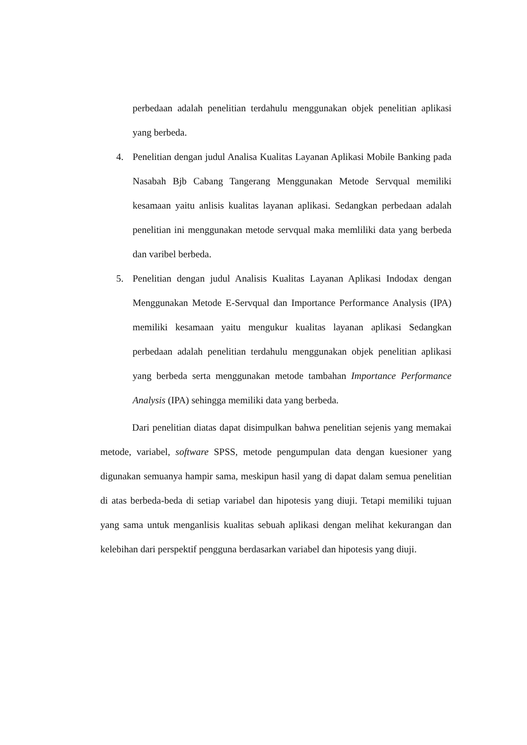perbedaan adalah penelitian terdahulu menggunakan objek penelitian aplikasi yang berbeda.
4. Penelitian dengan judul Analisa Kualitas Layanan Aplikasi Mobile Banking pada Nasabah Bjb Cabang Tangerang Menggunakan Metode Servqual memiliki kesamaan yaitu anlisis kualitas layanan aplikasi. Sedangkan perbedaan adalah penelitian ini menggunakan metode servqual maka memliliki data yang berbeda dan varibel berbeda.
5. Penelitian dengan judul Analisis Kualitas Layanan Aplikasi Indodax dengan Menggunakan Metode E-Servqual dan Importance Performance Analysis (IPA) memiliki kesamaan yaitu mengukur kualitas layanan aplikasi Sedangkan perbedaan adalah penelitian terdahulu menggunakan objek penelitian aplikasi yang berbeda serta menggunakan metode tambahan Importance Performance Analysis (IPA) sehingga memiliki data yang berbeda.
Dari penelitian diatas dapat disimpulkan bahwa penelitian sejenis yang memakai metode, variabel, software SPSS, metode pengumpulan data dengan kuesioner yang digunakan semuanya hampir sama, meskipun hasil yang di dapat dalam semua penelitian di atas berbeda-beda di setiap variabel dan hipotesis yang diuji. Tetapi memiliki tujuan yang sama untuk menganlisis kualitas sebuah aplikasi dengan melihat kekurangan dan kelebihan dari perspektif pengguna berdasarkan variabel dan hipotesis yang diuji.